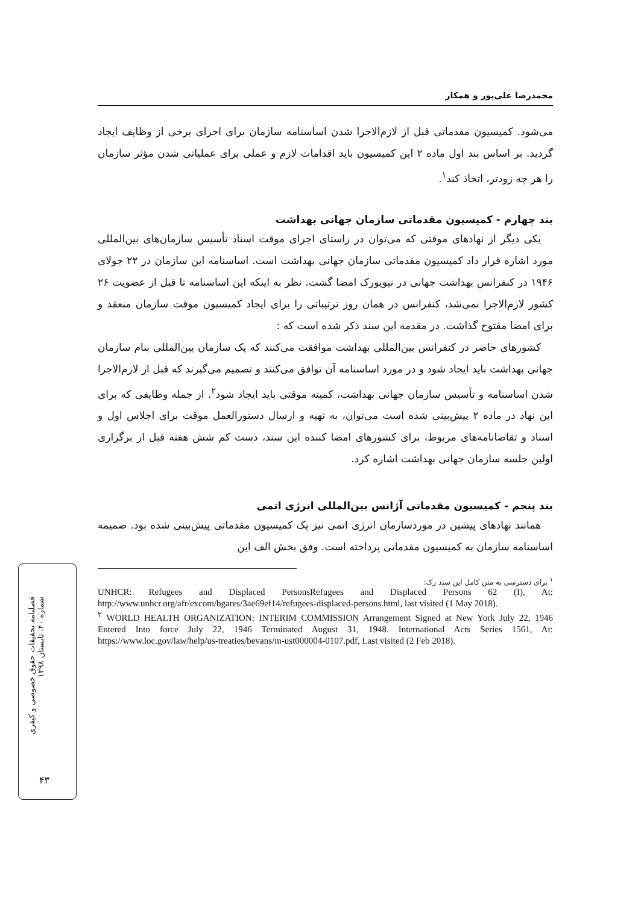فصلنامه تحقیقات حقوق خصوصی و کیفری
شماره ۴۰، تابستان ۱۳۹۸
۴۳
محمدرضا علی‌پور و همکار
می‌شود. کمیسیون مقدماتی قبل از لازم‌الاجرا شدن اساسنامه سازمان برای اجرای برخی از وظایف ایجاد گردید. بر اساس بند اول ماده ۲ این کمیسیون باید اقدامات لازم و عملی برای عملیاتی شدن مؤثر سازمان را هر چه زودتر، اتخاذ کند<sup>۱</sup>.
بند چهارم - کمیسیون مقدماتی سازمان جهانی بهداشت
یکی دیگر از نهادهای موقتی که می‌توان در راستای اجرای موقت اسناد تأسیس سازمان‌های بین‌المللی مورد اشاره قرار داد کمیسیون مقدماتی سازمان جهانی بهداشت است. اساسنامه این سازمان در ۲۲ جولای ۱۹۴۶ در کنفرانس بهداشت جهانی در نیویورک امضا گشت. نظر به اینکه این اساسنامه تا قبل از عضویت ۲۶ کشور لازم‌الاجرا نمی‌شد، کنفرانس در همان روز ترتیباتی را برای ایجاد کمیسیون موقت سازمان منعقد و برای امضا مفتوح گذاشت. در مقدمه این سند ذکر شده است که :
کشورهای حاضر در کنفرانس بین‌المللی بهداشت موافقت می‌کنند که یک سازمان بین‌المللی بنام سازمان جهانی بهداشت باید ایجاد شود و در مورد اساسنامه آن توافق می‌کنند و تصمیم می‌گیرند که قبل از لازم‌الاجرا شدن اساسنامه و تأسیس سازمان جهانی بهداشت، کمیته موقتی باید ایجاد شود<sup>۲</sup>. از جمله وظایفی که برای این نهاد در ماده ۲ پیش‌بینی شده است می‌توان، به تهیه و ارسال دستورالعمل موقت برای اجلاس اول و اسناد و تقاضانامه‌های مربوط، برای کشورهای امضا کننده این سند، دست کم شش هفته قبل از برگزاری اولین جلسه سازمان جهانی بهداشت اشاره کرد.
بند پنجم - کمیسیون مقدماتی آژانس بین‌المللی انرژی اتمی
همانند نهادهای پیشین در موردسازمان انرژی اتمی نیز یک کمیسیون مقدماتی پیش‌بینی شده بود. ضمیمه اساسنامه سازمان به کمیسیون مقدماتی پرداخته است. وفق بخش الف این
<sup>۱</sup> برای دسترسی به متن کامل این سند رک:
UNHCR: Refugees and Displaced PersonsRefugees and Displaced Persons 62 (I), At: http://www.unhcr.org/afr/excom/bgares/3ae69ef14/refugees-displaced-persons.html, last visited (1 May 2018).
<sup>۲</sup> WORLD HEALTH ORGANIZATION: INTERIM COMMISSION Arrangement Signed at New York July 22, 1946 Entered Into force July 22, 1946 Terminated August 31, 1948. International Acts Series 1561, At: https://www.loc.gov/law/help/us-treaties/bevans/m-ust000004-0107.pdf, Last visited (2 Feb 2018).